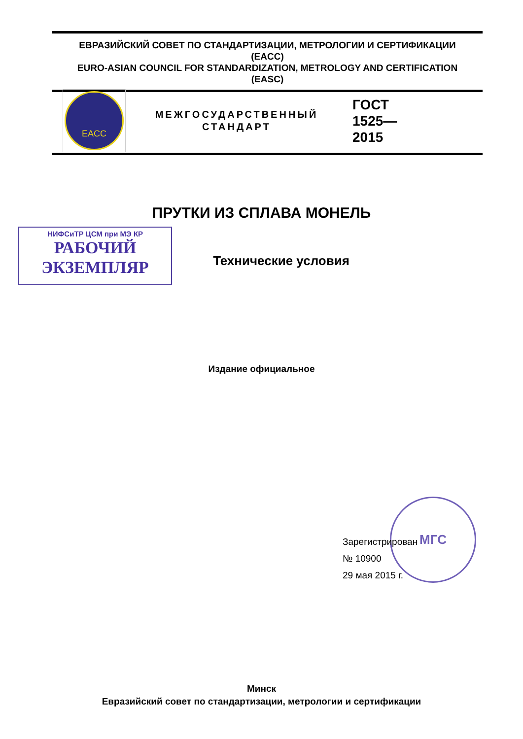ЕВРАЗИЙСКИЙ СОВЕТ ПО СТАНДАРТИЗАЦИИ, МЕТРОЛОГИИ И СЕРТИФИКАЦИИ
(EACC)
EURO-ASIAN COUNCIL FOR STANDARDIZATION, METROLOGY AND CERTIFICATION
(EASC)
EACC
МЕЖГОСУДАРСТВЕННЫЙ
СТАНДАРТ
ГОСТ
1525—
2015
ПРУТКИ ИЗ СПЛАВА МОНЕЛЬ
НИФСиТР ЦСМ при МЭ КР
РАБОЧИЙ
ЭКЗЕМПЛЯР
Технические условия
Издание официальное
МГС
Зарегистрирован
№ 10900
29 мая 2015 г.
Минск
Евразийский совет по стандартизации, метрологии и сертификации